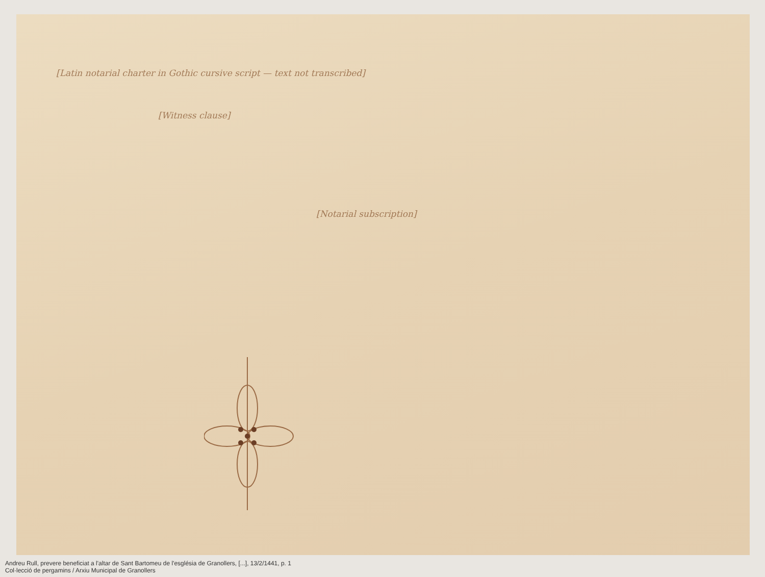[Latin notarial charter in Gothic cursive script — text not transcribed]
[Witness clause]
[Notarial subscription]
Andreu Rull, prevere beneficiat a l'altar de Sant Bartomeu de l'església de Granollers, [...], 13/2/1441, p. 1
Col·lecció de pergamins / Arxiu Municipal de Granollers